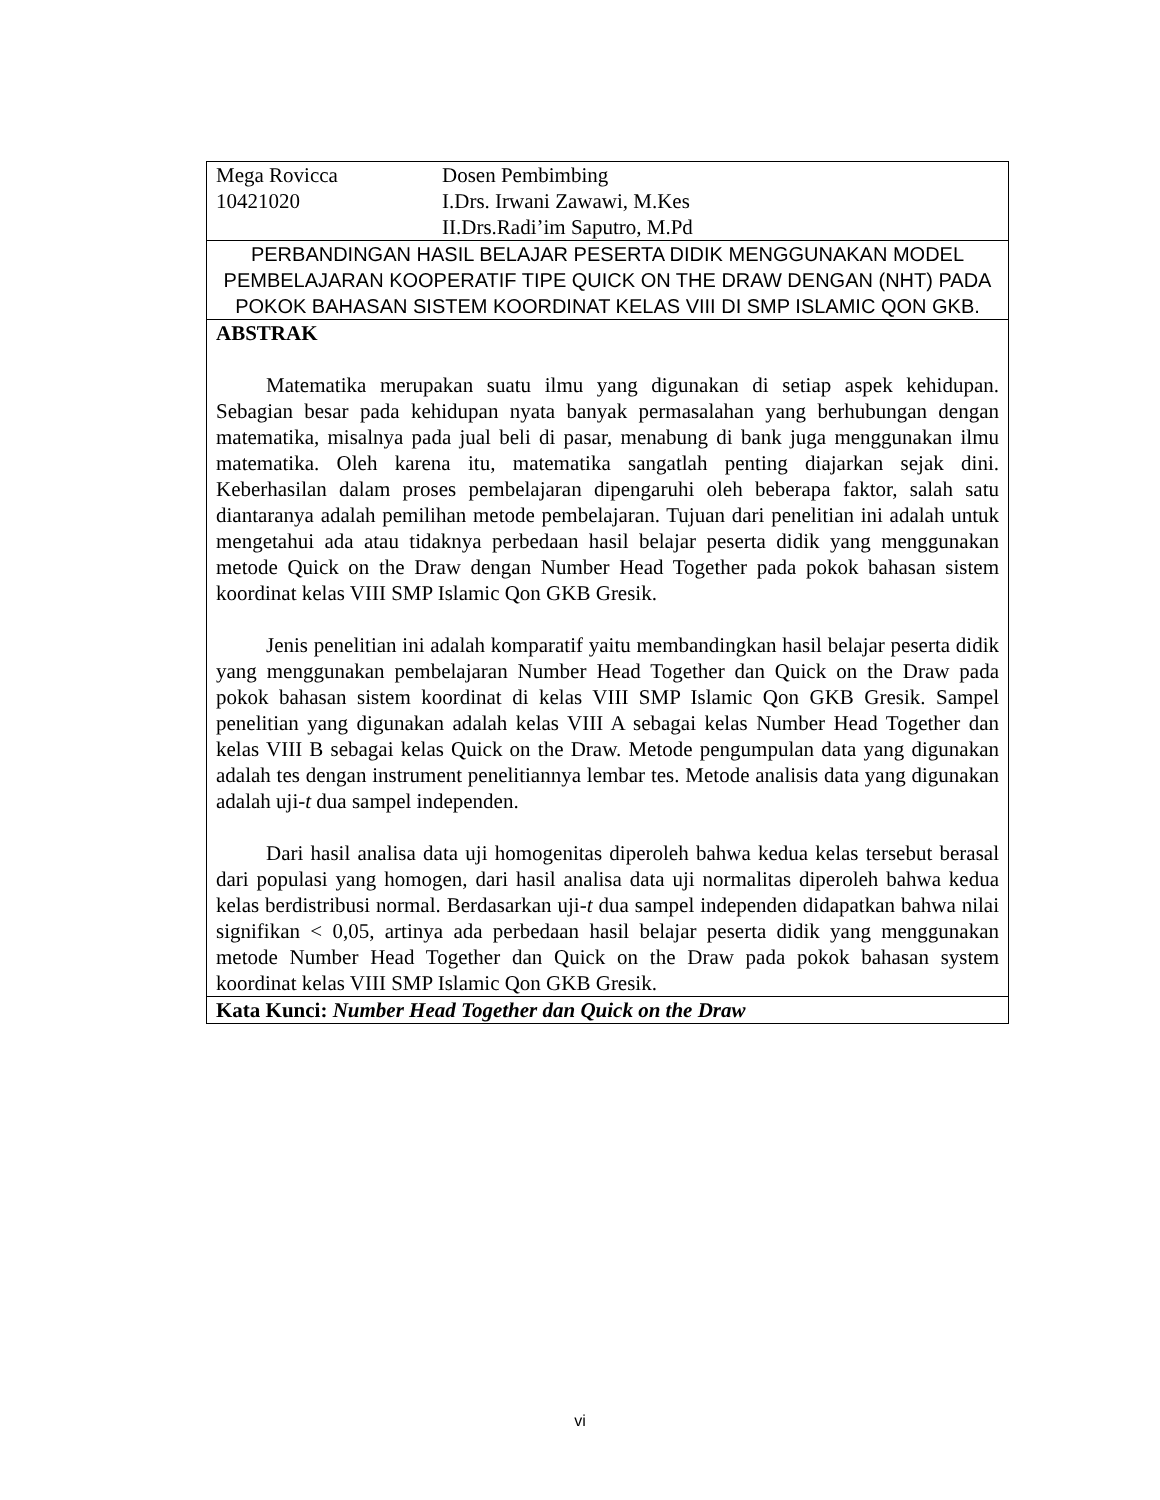| Mega Rovicca Dosen Pembimbing 10421020 I.Drs. Irwani Zawawi, M.Kes II.Drs.Radi’im Saputro, M.Pd |
| PERBANDINGAN HASIL BELAJAR PESERTA DIDIK MENGGUNAKAN MODEL PEMBELAJARAN KOOPERATIF TIPE QUICK ON THE DRAW DENGAN (NHT) PADA POKOK BAHASAN SISTEM KOORDINAT KELAS VIII DI SMP ISLAMIC QON GKB. |
| ABSTRAK Matematika merupakan suatu ilmu yang digunakan di setiap aspek kehidupan. Sebagian besar pada kehidupan nyata banyak permasalahan yang berhubungan dengan matematika, misalnya pada jual beli di pasar, menabung di bank juga menggunakan ilmu matematika. Oleh karena itu, matematika sangatlah penting diajarkan sejak dini. Keberhasilan dalam proses pembelajaran dipengaruhi oleh beberapa faktor, salah satu diantaranya adalah pemilihan metode pembelajaran. Tujuan dari penelitian ini adalah untuk mengetahui ada atau tidaknya perbedaan hasil belajar peserta didik yang menggunakan metode Quick on the Draw dengan Number Head Together pada pokok bahasan sistem koordinat kelas VIII SMP Islamic Qon GKB Gresik. Jenis penelitian ini adalah komparatif yaitu membandingkan hasil belajar peserta didik yang menggunakan pembelajaran Number Head Together dan Quick on the Draw pada pokok bahasan sistem koordinat di kelas VIII SMP Islamic Qon GKB Gresik. Sampel penelitian yang digunakan adalah kelas VIII A sebagai kelas Number Head Together dan kelas VIII B sebagai kelas Quick on the Draw. Metode pengumpulan data yang digunakan adalah tes dengan instrument penelitiannya lembar tes. Metode analisis data yang digunakan adalah uji- t dua sampel independen. Dari hasil analisa data uji homogenitas diperoleh bahwa kedua kelas tersebut berasal dari populasi yang homogen, dari hasil analisa data uji normalitas diperoleh bahwa kedua kelas berdistribusi normal. Berdasarkan uji- t dua sampel independen didapatkan bahwa nilai signifikan < 0,05, artinya ada perbedaan hasil belajar peserta didik yang menggunakan metode Number Head Together dan Quick on the Draw pada pokok bahasan system koordinat kelas VIII SMP Islamic Qon GKB Gresik. |
| Kata Kunci: Number Head Together dan Quick on the Draw |
vi